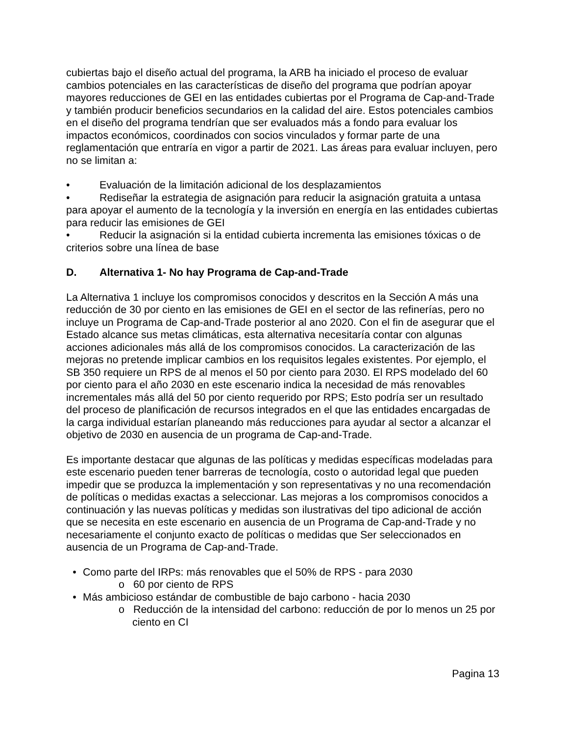cubiertas bajo el diseño actual del programa, la ARB ha iniciado el proceso de evaluar cambios potenciales en las características de diseño del programa que podrían apoyar mayores reducciones de GEI en las entidades cubiertas por el Programa de Cap-and-Trade y también producir beneficios secundarios en la calidad del aire. Estos potenciales cambios en el diseño del programa tendrían que ser evaluados más a fondo para evaluar los impactos económicos, coordinados con socios vinculados y formar parte de una reglamentación que entraría en vigor a partir de 2021. Las áreas para evaluar incluyen, pero no se limitan a:
• Evaluación de la limitación adicional de los desplazamientos
• Rediseñar la estrategia de asignación para reducir la asignación gratuita a untasa para apoyar el aumento de la tecnología y la inversión en energía en las entidades cubiertas para reducir las emisiones de GEI
• Reducir la asignación si la entidad cubierta incrementa las emisiones tóxicas o de criterios sobre una línea de base
D. Alternativa 1- No hay Programa de Cap-and-Trade
La Alternativa 1 incluye los compromisos conocidos y descritos en la Sección A más una reducción de 30 por ciento en las emisiones de GEI en el sector de las refinerías, pero no incluye un Programa de Cap-and-Trade posterior al ano 2020. Con el fin de asegurar que el Estado alcance sus metas climáticas, esta alternativa necesitaría contar con algunas acciones adicionales más allá de los compromisos conocidos. La caracterización de las mejoras no pretende implicar cambios en los requisitos legales existentes. Por ejemplo, el SB 350 requiere un RPS de al menos el 50 por ciento para 2030. El RPS modelado del 60 por ciento para el año 2030 en este escenario indica la necesidad de más renovables incrementales más allá del 50 por ciento requerido por RPS; Esto podría ser un resultado del proceso de planificación de recursos integrados en el que las entidades encargadas de la carga individual estarían planeando más reducciones para ayudar al sector a alcanzar el objetivo de 2030 en ausencia de un programa de Cap-and-Trade.
Es importante destacar que algunas de las políticas y medidas específicas modeladas para este escenario pueden tener barreras de tecnología, costo o autoridad legal que pueden impedir que se produzca la implementación y son representativas y no una recomendación de políticas o medidas exactas a seleccionar. Las mejoras a los compromisos conocidos a continuación y las nuevas políticas y medidas son ilustrativas del tipo adicional de acción que se necesita en este escenario en ausencia de un Programa de Cap-and-Trade y no necesariamente el conjunto exacto de políticas o medidas que Ser seleccionados en ausencia de un Programa de Cap-and-Trade.
• Como parte del IRPs: más renovables que el 50% de RPS - para 2030
o 60 por ciento de RPS
• Más ambicioso estándar de combustible de bajo carbono - hacia 2030
o Reducción de la intensidad del carbono: reducción de por lo menos un 25 por ciento en CI
Pagina 13